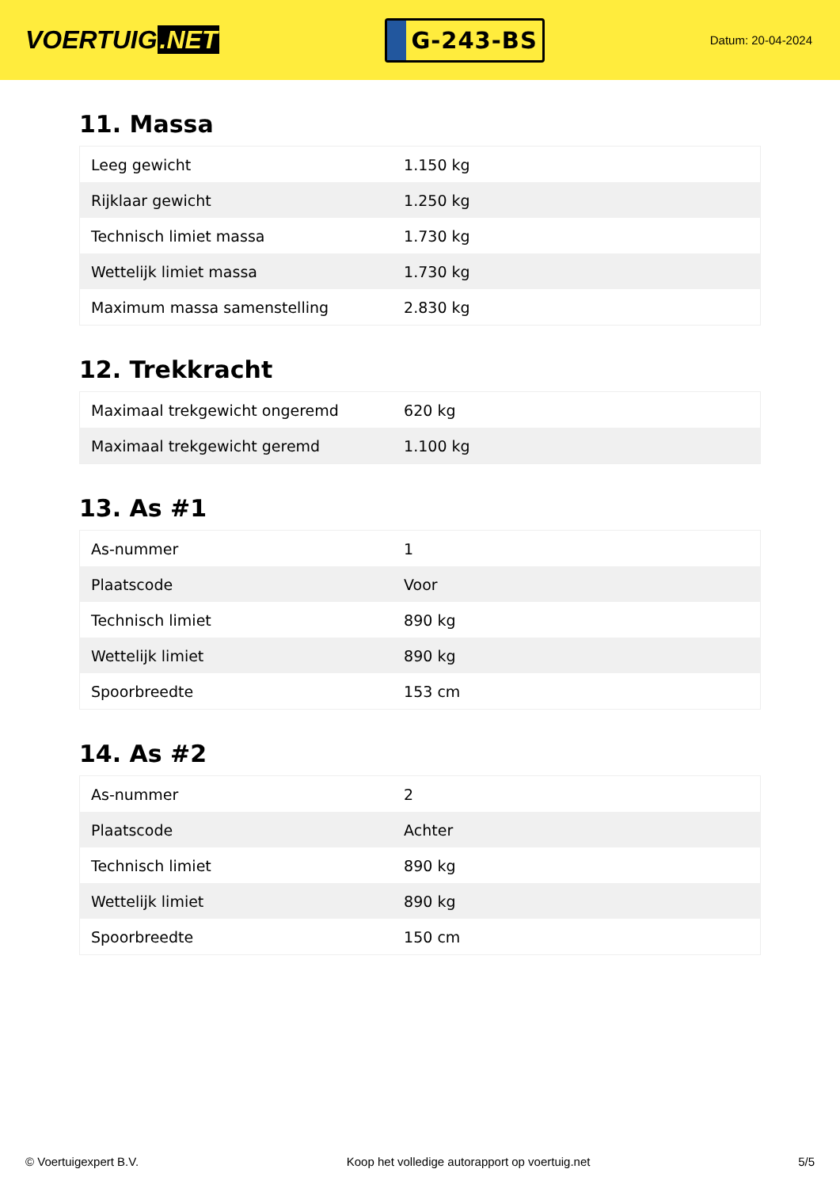VOERTUIG.NET
G-243-BS
Datum: 20-04-2024
11. Massa
| Leeg gewicht | 1.150 kg |
| Rijklaar gewicht | 1.250 kg |
| Technisch limiet massa | 1.730 kg |
| Wettelijk limiet massa | 1.730 kg |
| Maximum massa samenstelling | 2.830 kg |
12. Trekkracht
| Maximaal trekgewicht ongeremd | 620 kg |
| Maximaal trekgewicht geremd | 1.100 kg |
13. As #1
| As-nummer | 1 |
| Plaatscode | Voor |
| Technisch limiet | 890 kg |
| Wettelijk limiet | 890 kg |
| Spoorbreedte | 153 cm |
14. As #2
| As-nummer | 2 |
| Plaatscode | Achter |
| Technisch limiet | 890 kg |
| Wettelijk limiet | 890 kg |
| Spoorbreedte | 150 cm |
© Voertuigexpert B.V. Koop het volledige autorapport op voertuig.net 5/5